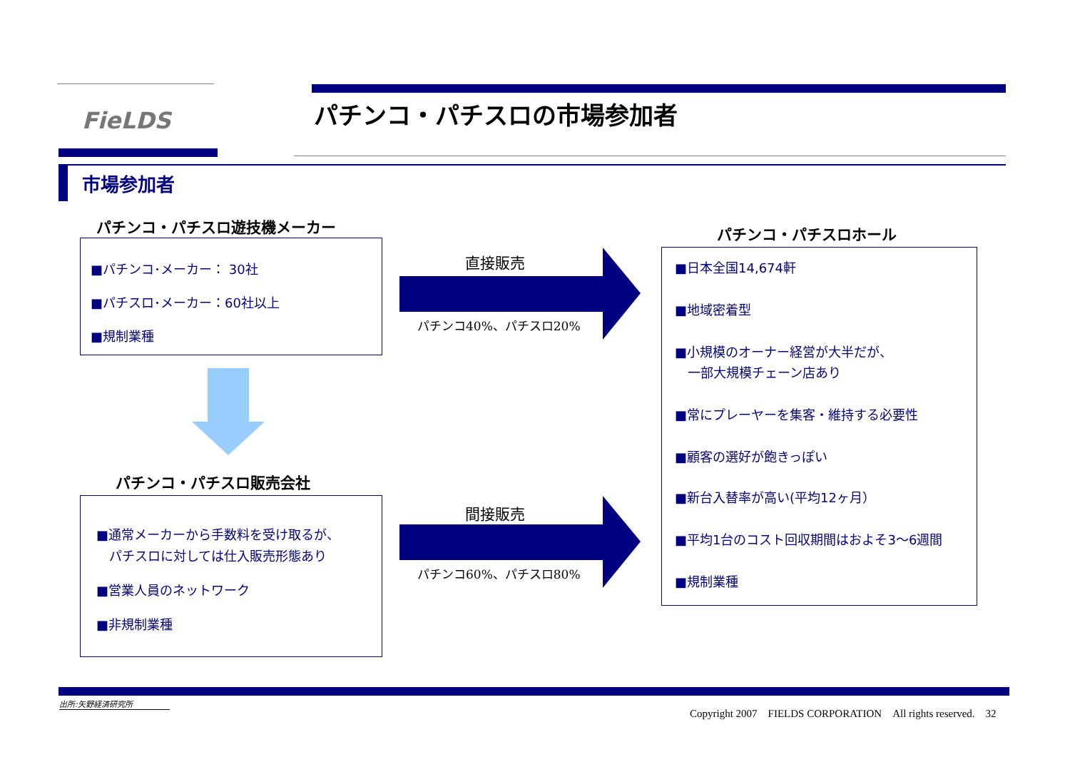FieLDS パチンコ・パチスロの市場参加者
市場参加者
パチンコ・パチスロ遊技機メーカー
■パチンコ･メーカー： 30社
■パチスロ･メーカー：60社以上
■規制業種
パチンコ・パチスロ販売会社
■通常メーカーから手数料を受け取るが、
　パチスロに対しては仕入販売形態あり
■営業人員のネットワーク
■非規制業種
直接販売
パチンコ40%、パチスロ20%
間接販売
パチンコ60%、パチスロ80%
パチンコ・パチスロホール
■日本全国14,674軒
■地域密着型
■小規模のオーナー経営が大半だが、
　一部大規模チェーン店あり
■常にプレーヤーを集客・維持する必要性
■顧客の選好が飽きっぽい
■新台入替率が高い(平均12ヶ月）
■平均1台のコスト回収期間はおよそ3～6週間
■規制業種
出所:矢野経済研究所
Copyright 2007　FIELDS CORPORATION　All rights reserved.　32